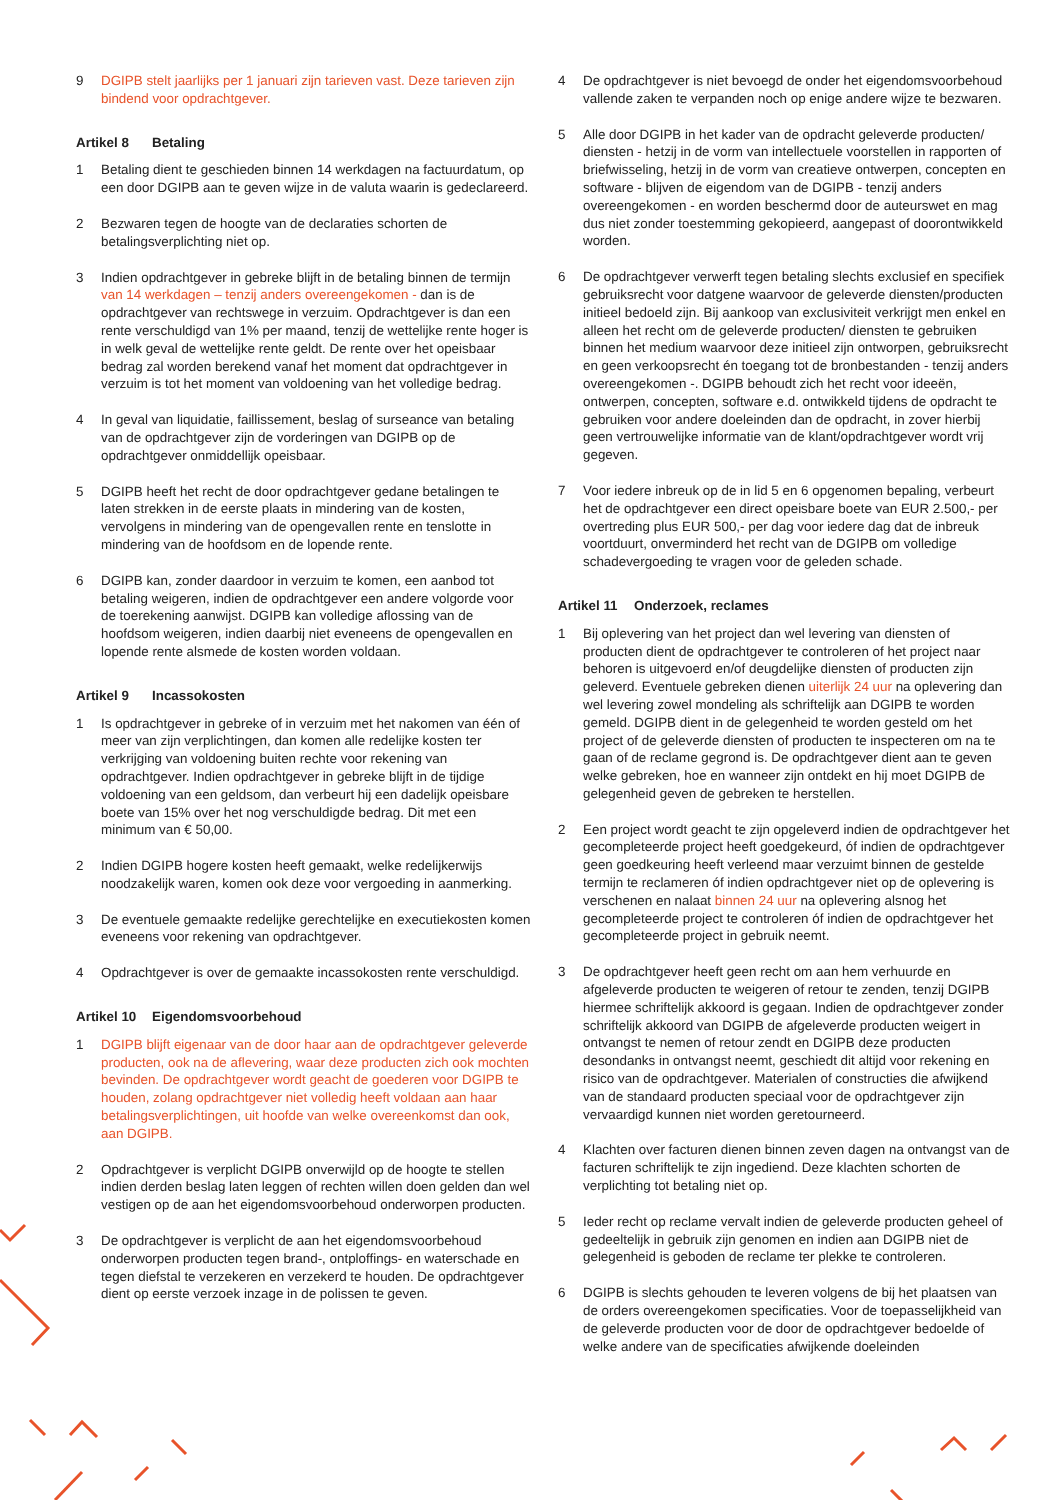9 DGIPB stelt jaarlijks per 1 januari zijn tarieven vast. Deze tarieven zijn bindend voor opdrachtgever.
Artikel 8 Betaling
1 Betaling dient te geschieden binnen 14 werkdagen na factuurdatum, op een door DGIPB aan te geven wijze in de valuta waarin is gedeclareerd.
2 Bezwaren tegen de hoogte van de declaraties schorten de betalingsverplichting niet op.
3 Indien opdrachtgever in gebreke blijft in de betaling binnen de termijn van 14 werkdagen – tenzij anders overeengekomen - dan is de opdrachtgever van rechtswege in verzuim. Opdrachtgever is dan een rente verschuldigd van 1% per maand, tenzij de wettelijke rente hoger is in welk geval de wettelijke rente geldt. De rente over het opeisbaar bedrag zal worden berekend vanaf het moment dat opdrachtgever in verzuim is tot het moment van voldoening van het volledige bedrag.
4 In geval van liquidatie, faillissement, beslag of surseance van betaling van de opdrachtgever zijn de vorderingen van DGIPB op de opdrachtgever onmiddellijk opeisbaar.
5 DGIPB heeft het recht de door opdrachtgever gedane betalingen te laten strekken in de eerste plaats in mindering van de kosten, vervolgens in mindering van de opengevallen rente en tenslotte in mindering van de hoofdsom en de lopende rente.
6 DGIPB kan, zonder daardoor in verzuim te komen, een aanbod tot betaling weigeren, indien de opdrachtgever een andere volgorde voor de toerekening aanwijst. DGIPB kan volledige aflossing van de hoofdsom weigeren, indien daarbij niet eveneens de opengevallen en lopende rente alsmede de kosten worden voldaan.
Artikel 9 Incassokosten
1 Is opdrachtgever in gebreke of in verzuim met het nakomen van één of meer van zijn verplichtingen, dan komen alle redelijke kosten ter verkrijging van voldoening buiten rechte voor rekening van opdrachtgever. Indien opdrachtgever in gebreke blijft in de tijdige voldoening van een geldsom, dan verbeurt hij een dadelijk opeisbare boete van 15% over het nog verschuldigde bedrag. Dit met een minimum van € 50,00.
2 Indien DGIPB hogere kosten heeft gemaakt, welke redelijkerwijs noodzakelijk waren, komen ook deze voor vergoeding in aanmerking.
3 De eventuele gemaakte redelijke gerechtelijke en executiekosten komen eveneens voor rekening van opdrachtgever.
4 Opdrachtgever is over de gemaakte incassokosten rente verschuldigd.
Artikel 10 Eigendomsvoorbehoud
1 DGIPB blijft eigenaar van de door haar aan de opdrachtgever geleverde producten, ook na de aflevering, waar deze producten zich ook mochten bevinden. De opdrachtgever wordt geacht de goederen voor DGIPB te houden, zolang opdrachtgever niet volledig heeft voldaan aan haar betalingsverplichtingen, uit hoofde van welke overeenkomst dan ook, aan DGIPB.
2 Opdrachtgever is verplicht DGIPB onverwijld op de hoogte te stellen indien derden beslag laten leggen of rechten willen doen gelden dan wel vestigen op de aan het eigendomsvoorbehoud onderworpen producten.
3 De opdrachtgever is verplicht de aan het eigendomsvoorbehoud onderworpen producten tegen brand-, ontploffings- en waterschade en tegen diefstal te verzekeren en verzekerd te houden. De opdrachtgever dient op eerste verzoek inzage in de polissen te geven.
4 De opdrachtgever is niet bevoegd de onder het eigendomsvoorbehoud vallende zaken te verpanden noch op enige andere wijze te bezwaren.
5 Alle door DGIPB in het kader van de opdracht geleverde producten/ diensten - hetzij in de vorm van intellectuele voorstellen in rapporten of briefwisseling, hetzij in de vorm van creatieve ontwerpen, concepten en software - blijven de eigendom van de DGIPB - tenzij anders overeengekomen - en worden beschermd door de auteurswet en mag dus niet zonder toestemming gekopieerd, aangepast of doorontwikkeld worden.
6 De opdrachtgever verwerft tegen betaling slechts exclusief en specifiek gebruiksrecht voor datgene waarvoor de geleverde diensten/producten initieel bedoeld zijn. Bij aankoop van exclusiviteit verkrijgt men enkel en alleen het recht om de geleverde producten/ diensten te gebruiken binnen het medium waarvoor deze initieel zijn ontworpen, gebruiksrecht en geen verkoopsrecht én toegang tot de bronbestanden - tenzij anders overeengekomen -. DGIPB behoudt zich het recht voor ideeën, ontwerpen, concepten, software e.d. ontwikkeld tijdens de opdracht te gebruiken voor andere doeleinden dan de opdracht, in zover hierbij geen vertrouwelijke informatie van de klant/opdrachtgever wordt vrij gegeven.
7 Voor iedere inbreuk op de in lid 5 en 6 opgenomen bepaling, verbeurt het de opdrachtgever een direct opeisbare boete van EUR 2.500,- per overtreding plus EUR 500,- per dag voor iedere dag dat de inbreuk voortduurt, onverminderd het recht van de DGIPB om volledige schadevergoeding te vragen voor de geleden schade.
Artikel 11 Onderzoek, reclames
1 Bij oplevering van het project dan wel levering van diensten of producten dient de opdrachtgever te controleren of het project naar behoren is uitgevoerd en/of deugdelijke diensten of producten zijn geleverd. Eventuele gebreken dienen uiterlijk 24 uur na oplevering dan wel levering zowel mondeling als schriftelijk aan DGIPB te worden gemeld. DGIPB dient in de gelegenheid te worden gesteld om het project of de geleverde diensten of producten te inspecteren om na te gaan of de reclame gegrond is. De opdrachtgever dient aan te geven welke gebreken, hoe en wanneer zijn ontdekt en hij moet DGIPB de gelegenheid geven de gebreken te herstellen.
2 Een project wordt geacht te zijn opgeleverd indien de opdrachtgever het gecompleteerde project heeft goedgekeurd, óf indien de opdrachtgever geen goedkeuring heeft verleend maar verzuimt binnen de gestelde termijn te reclameren óf indien opdrachtgever niet op de oplevering is verschenen en nalaat binnen 24 uur na oplevering alsnog het gecompleteerde project te controleren óf indien de opdrachtgever het gecompleteerde project in gebruik neemt.
3 De opdrachtgever heeft geen recht om aan hem verhuurde en afgeleverde producten te weigeren of retour te zenden, tenzij DGIPB hiermee schriftelijk akkoord is gegaan. Indien de opdrachtgever zonder schriftelijk akkoord van DGIPB de afgeleverde producten weigert in ontvangst te nemen of retour zendt en DGIPB deze producten desondanks in ontvangst neemt, geschiedt dit altijd voor rekening en risico van de opdrachtgever. Materialen of constructies die afwijkend van de standaard producten speciaal voor de opdrachtgever zijn vervaardigd kunnen niet worden geretourneerd.
4 Klachten over facturen dienen binnen zeven dagen na ontvangst van de facturen schriftelijk te zijn ingediend. Deze klachten schorten de verplichting tot betaling niet op.
5 Ieder recht op reclame vervalt indien de geleverde producten geheel of gedeeltelijk in gebruik zijn genomen en indien aan DGIPB niet de gelegenheid is geboden de reclame ter plekke te controleren.
6 DGIPB is slechts gehouden te leveren volgens de bij het plaatsen van de orders overeengekomen specificaties. Voor de toepasselijkheid van de geleverde producten voor de door de opdrachtgever bedoelde of welke andere van de specificaties afwijkende doeleinden